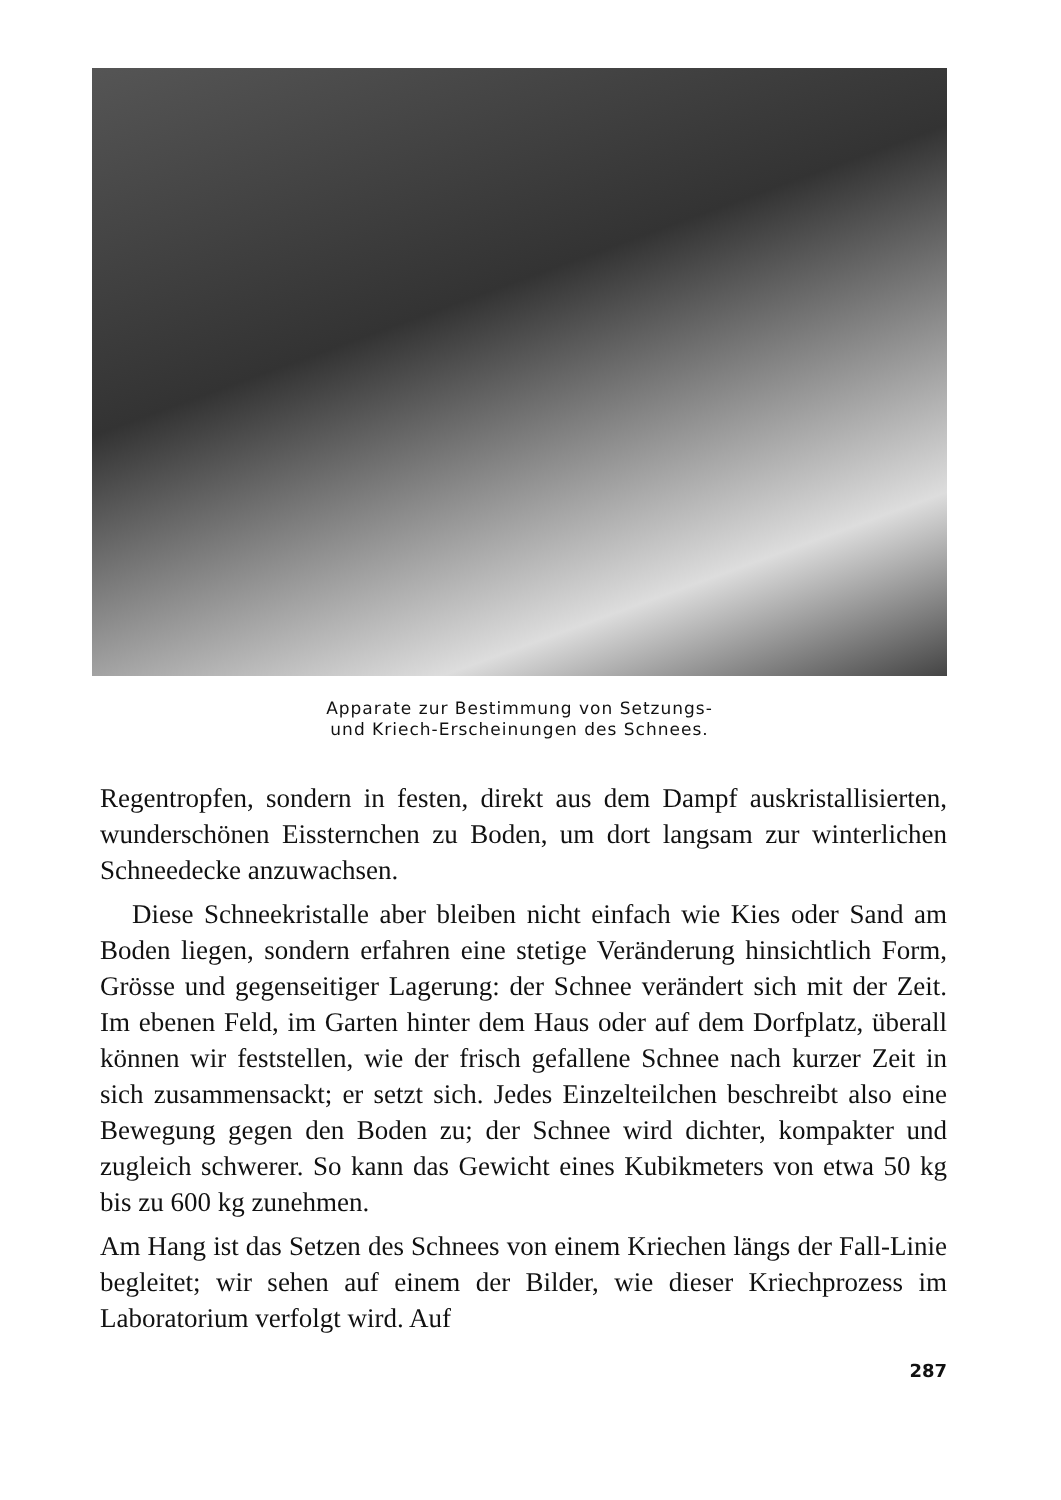Apparate zur Bestimmung von Setzungs-
und Kriech-Erscheinungen des Schnees.
Regentropfen, sondern in festen, direkt aus dem Dampf auskristallisierten, wunderschönen Eissternchen zu Boden, um dort langsam zur winterlichen Schneedecke anzuwachsen.
Diese Schneekristalle aber bleiben nicht einfach wie Kies oder Sand am Boden liegen, sondern erfahren eine stetige Veränderung hinsichtlich Form, Grösse und gegenseitiger Lagerung: der Schnee verändert sich mit der Zeit. Im ebenen Feld, im Garten hinter dem Haus oder auf dem Dorfplatz, überall können wir feststellen, wie der frisch gefallene Schnee nach kurzer Zeit in sich zusammensackt; er setzt sich. Jedes Einzelteilchen beschreibt also eine Bewegung gegen den Boden zu; der Schnee wird dichter, kompakter und zugleich schwerer. So kann das Gewicht eines Kubikmeters von etwa 50 kg bis zu 600 kg zunehmen.
Am Hang ist das Setzen des Schnees von einem Kriechen längs der Fall-Linie begleitet; wir sehen auf einem der Bilder, wie dieser Kriechprozess im Laboratorium verfolgt wird. Auf
287